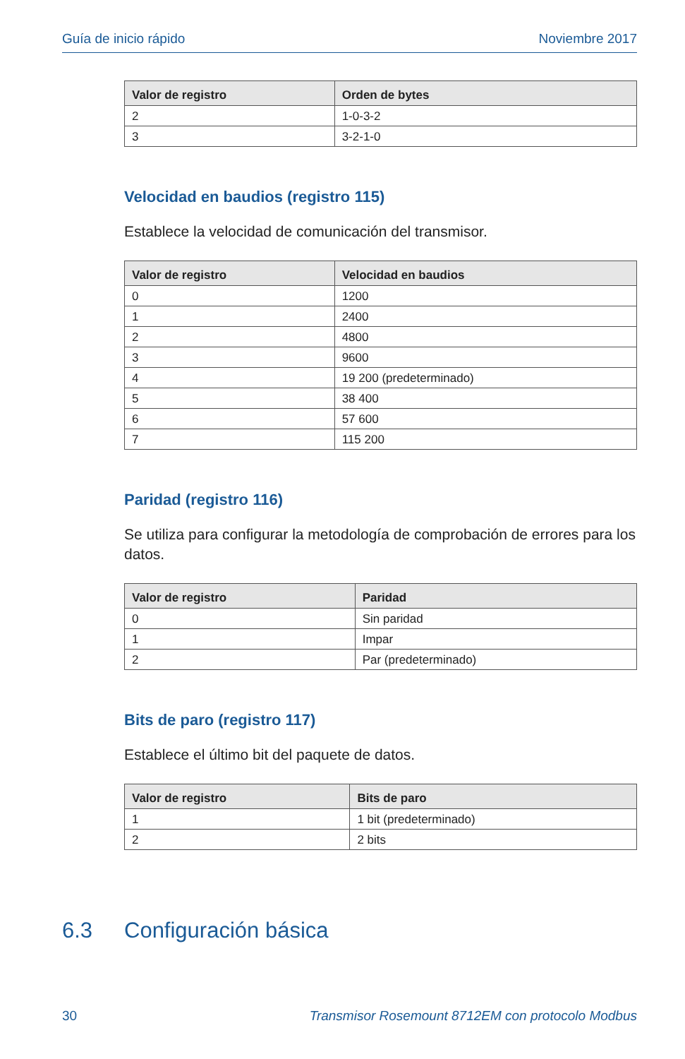Guía de inicio rápido Noviembre 2017
| Valor de registro | Orden de bytes |
| --- | --- |
| 2 | 1-0-3-2 |
| 3 | 3-2-1-0 |
Velocidad en baudios (registro 115)
Establece la velocidad de comunicación del transmisor.
| Valor de registro | Velocidad en baudios |
| --- | --- |
| 0 | 1200 |
| 1 | 2400 |
| 2 | 4800 |
| 3 | 9600 |
| 4 | 19 200 (predeterminado) |
| 5 | 38 400 |
| 6 | 57 600 |
| 7 | 115 200 |
Paridad (registro 116)
Se utiliza para configurar la metodología de comprobación de errores para los datos.
| Valor de registro | Paridad |
| --- | --- |
| 0 | Sin paridad |
| 1 | Impar |
| 2 | Par (predeterminado) |
Bits de paro (registro 117)
Establece el último bit del paquete de datos.
| Valor de registro | Bits de paro |
| --- | --- |
| 1 | 1 bit (predeterminado) |
| 2 | 2 bits |
6.3 Configuración básica
30 Transmisor Rosemount 8712EM con protocolo Modbus